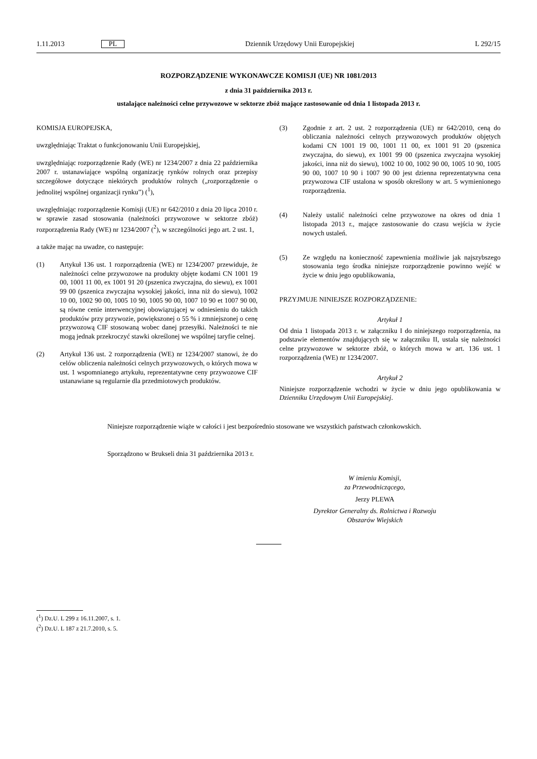1.11.2013 PL Dziennik Urzędowy Unii Europejskiej L 292/15
ROZPORZĄDZENIE WYKONAWCZE KOMISJI (UE) NR 1081/2013
z dnia 31 października 2013 r.
ustalające należności celne przywozowe w sektorze zbóż mające zastosowanie od dnia 1 listopada 2013 r.
KOMISJA EUROPEJSKA,
uwzględniając Traktat o funkcjonowaniu Unii Europejskiej,
uwzględniając rozporządzenie Rady (WE) nr 1234/2007 z dnia 22 października 2007 r. ustanawiające wspólną organizację rynków rolnych oraz przepisy szczegółowe dotyczące niektórych produktów rolnych („rozporządzenie o jednolitej wspólnej organizacji rynku”) (<sup>1</sup>),
uwzględniając rozporządzenie Komisji (UE) nr 642/2010 z dnia 20 lipca 2010 r. w sprawie zasad stosowania (należności przywozowe w sektorze zbóż) rozporządzenia Rady (WE) nr 1234/2007 (<sup>2</sup>), w szczególności jego art. 2 ust. 1,
a także mając na uwadze, co następuje:
(1) Artykuł 136 ust. 1 rozporządzenia (WE) nr 1234/2007 przewiduje, że należności celne przywozowe na produkty objęte kodami CN 1001 19 00, 1001 11 00, ex 1001 91 20 (pszenica zwyczajna, do siewu), ex 1001 99 00 (pszenica zwyczajna wysokiej jakości, inna niż do siewu), 1002 10 00, 1002 90 00, 1005 10 90, 1005 90 00, 1007 10 90 et 1007 90 00, są równe cenie interwencyjnej obowiązującej w odniesieniu do takich produktów przy przywozie, powiększonej o 55 % i zmniejszonej o cenę przywozową CIF stosowaną wobec danej przesyłki. Należności te nie mogą jednak przekroczyć stawki określonej we wspólnej taryfie celnej.
(2) Artykuł 136 ust. 2 rozporządzenia (WE) nr 1234/2007 stanowi, że do celów obliczenia należności celnych przywozowych, o których mowa w ust. 1 wspomnianego artykułu, reprezentatywne ceny przywozowe CIF ustanawiane są regularnie dla przedmiotowych produktów.
(3) Zgodnie z art. 2 ust. 2 rozporządzenia (UE) nr 642/2010, ceną do obliczania należności celnych przywozowych produktów objętych kodami CN 1001 19 00, 1001 11 00, ex 1001 91 20 (pszenica zwyczajna, do siewu), ex 1001 99 00 (pszenica zwyczajna wysokiej jakości, inna niż do siewu), 1002 10 00, 1002 90 00, 1005 10 90, 1005 90 00, 1007 10 90 i 1007 90 00 jest dzienna reprezentatywna cena przywozowa CIF ustalona w sposób określony w art. 5 wymienionego rozporządzenia.
(4) Należy ustalić należności celne przywozowe na okres od dnia 1 listopada 2013 r., mające zastosowanie do czasu wejścia w życie nowych ustaleń.
(5) Ze względu na konieczność zapewnienia możliwie jak najszybszego stosowania tego środka niniejsze rozporządzenie powinno wejść w życie w dniu jego opublikowania,
PRZYJMUJE NINIEJSZE ROZPORZĄDZENIE:
Artykuł 1
Od dnia 1 listopada 2013 r. w załączniku I do niniejszego rozporządzenia, na podstawie elementów znajdujących się w załączniku II, ustala się należności celne przywozowe w sektorze zbóż, o których mowa w art. 136 ust. 1 rozporządzenia (WE) nr 1234/2007.
Artykuł 2
Niniejsze rozporządzenie wchodzi w życie w dniu jego opublikowania w Dzienniku Urzędowym Unii Europejskiej.
Niniejsze rozporządzenie wiąże w całości i jest bezpośrednio stosowane we wszystkich państwach członkowskich.
Sporządzono w Brukseli dnia 31 października 2013 r.
W imieniu Komisji,
za Przewodniczącego,
Jerzy PLEWA
Dyrektor Generalny ds. Rolnictwa i Rozwoju
Obszarów Wiejskich
(<sup>1</sup>) Dz.U. L 299 z 16.11.2007, s. 1.
(<sup>2</sup>) Dz.U. L 187 z 21.7.2010, s. 5.